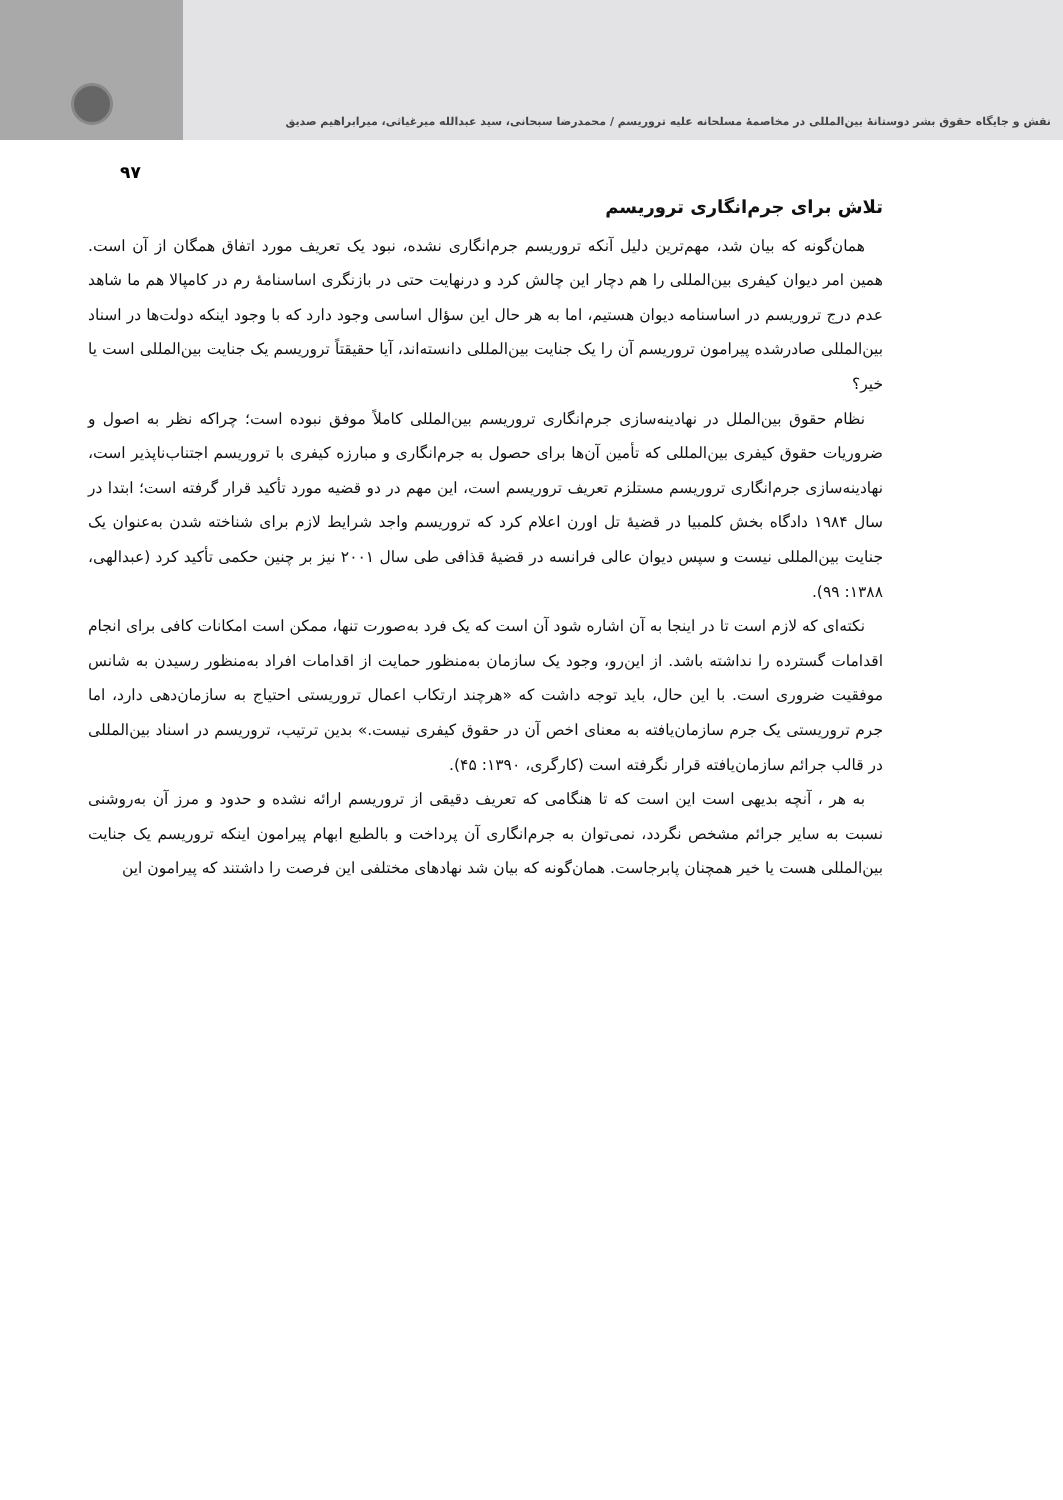نقش و جایگاه حقوق بشر دوستانهٔ بین‌المللی در مخاصمهٔ مسلحانه علیه تروریسم / محمدرضا سبحانی، سید عبدالله میرغیاثی، میرابراهیم صدیق
۹۷
تلاش برای جرم‌انگاری تروریسم
همان‌گونه که بیان شد، مهم‌ترین دلیل آنکه تروریسم جرم‌انگاری نشده، نبود یک تعریف مورد اتفاق همگان از آن است. همین امر دیوان کیفری بین‌المللی را هم دچار این چالش کرد و درنهایت حتی در بازنگری اساسنامهٔ رم در کامپالا هم ما شاهد عدم درج تروریسم در اساسنامه دیوان هستیم، اما به هر حال این سؤال اساسی وجود دارد که با وجود اینکه دولت‌ها در اسناد بین‌المللی صادرشده پیرامون تروریسم آن را یک جنایت بین‌المللی دانسته‌اند، آیا حقیقتاً تروریسم یک جنایت بین‌المللی است یا خیر؟
نظام حقوق بین‌الملل در نهادینه‌سازی جرم‌انگاری تروریسم بین‌المللی کاملاً موفق نبوده است؛ چراکه نظر به اصول و ضروریات حقوق کیفری بین‌المللی که تأمین آن‌ها برای حصول به جرم‌انگاری و مبارزه کیفری با تروریسم اجتناب‌ناپذیر است، نهادینه‌سازی جرم‌انگاری تروریسم مستلزم تعریف تروریسم است، این مهم در دو قضیه مورد تأکید قرار گرفته است؛ ابتدا در سال ۱۹۸۴ دادگاه بخش کلمبیا در قضیهٔ تل اورن اعلام کرد که تروریسم واجد شرایط لازم برای شناخته شدن به‌عنوان یک جنایت بین‌المللی نیست و سپس دیوان عالی فرانسه در قضیهٔ قذافی طی سال ۲۰۰۱ نیز بر چنین حکمی تأکید کرد (عبدالهی، ۱۳۸۸: ۹۹).
نکته‌ای که لازم است تا در اینجا به آن اشاره شود آن است که یک فرد به‌صورت تنها، ممکن است امکانات کافی برای انجام اقدامات گسترده را نداشته باشد. از این‌رو، وجود یک سازمان به‌منظور حمایت از اقدامات افراد به‌منظور رسیدن به شانس موفقیت ضروری است. با این حال، باید توجه داشت که «هرچند ارتکاب اعمال تروریستی احتیاج به سازمان‌دهی دارد، اما جرم تروریستی یک جرم سازمان‌یافته به معنای اخص آن در حقوق کیفری نیست.» بدین ترتیب، تروریسم در اسناد بین‌المللی در قالب جرائم سازمان‌یافته قرار نگرفته است (کارگری، ۱۳۹۰: ۴۵).
به هر ، آنچه بدیهی است این است که تا هنگامی که تعریف دقیقی از تروریسم ارائه نشده و حدود و مرز آن به‌روشنی نسبت به سایر جرائم مشخص نگردد، نمی‌توان به جرم‌انگاری آن پرداخت و بالطبع ابهام پیرامون اینکه تروریسم یک جنایت بین‌المللی هست یا خیر همچنان پابرجاست. همان‌گونه که بیان شد نهادهای مختلفی این فرصت را داشتند که پیرامون این